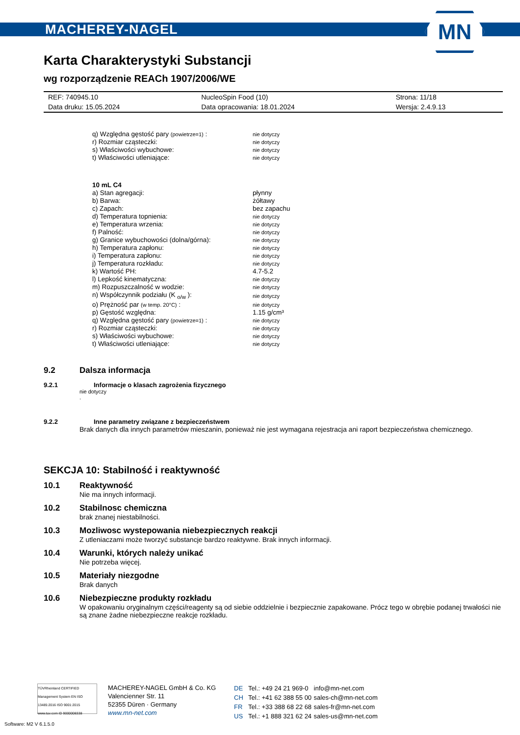MACHEREY-NAGEL
MN
Karta Charakterystyki Substancji
wg rozporządzenie REACh 1907/2006/WE
| REF: 740945.10 | NucleoSpin Food (10) | Strona: 11/18 |
| Data druku: 15.05.2024 | Data opracowania: 18.01.2024 | Wersja: 2.4.9.13 |
| q) Względna gęstość pary (powietrze=1) : | nie dotyczy |
| r) Rozmiar cząsteczki: | nie dotyczy |
| s) Właściwości wybuchowe: | nie dotyczy |
| t) Właściwości utleniające: | nie dotyczy |
| 10 mL C4 | |
| a) Stan agregacji: | płynny |
| b) Barwa: | żółtawy |
| c) Zapach: | bez zapachu |
| d) Temperatura topnienia: | nie dotyczy |
| e) Temperatura wrzenia: | nie dotyczy |
| f) Palność: | nie dotyczy |
| g) Granice wybuchowości (dolna/górna): | nie dotyczy |
| h) Temperatura zapłonu: | nie dotyczy |
| i) Temperatura zapłonu: | nie dotyczy |
| j) Temperatura rozkładu: | nie dotyczy |
| k) Wartość PH: | 4.7-5.2 |
| l) Lepkość kinematyczna: | nie dotyczy |
| m) Rozpuszczalność w wodzie: | nie dotyczy |
| n) Współczynnik podziału (K <sub>o/w</sub> ): | nie dotyczy |
| o) Prężność par (w temp. 20°C) : | nie dotyczy |
| p) Gęstość względna: | 1.15 g/cm³ |
| q) Względna gęstość pary (powietrze=1) : | nie dotyczy |
| r) Rozmiar cząsteczki: | nie dotyczy |
| s) Właściwości wybuchowe: | nie dotyczy |
| t) Właściwości utleniające: | nie dotyczy |
9.2 Dalsza informacja
9.2.1 Informacje o klasach zagrożenia fizycznego
nie dotyczy
.
9.2.2 Inne parametry związane z bezpieczeństwem
Brak danych dla innych parametrów mieszanin, ponieważ nie jest wymagana rejestracja ani raport bezpieczeństwa chemicznego.
SEKCJA 10: Stabilność i reaktywność
10.1 Reaktywność
Nie ma innych informacji.
10.2 Stabilnosc chemiczna
brak znanej niestabilności.
10.3 Mozliwosc wystepowania niebezpiecznych reakcji
Z utleniaczami może tworzyć substancje bardzo reaktywne. Brak innych informacji.
10.4 Warunki, których należy unikać
Nie potrzeba więcej.
10.5 Materiały niezgodne
Brak danych
10.6 Niebezpieczne produkty rozkładu
W opakowaniu oryginalnym części/reagenty są od siebie oddzielnie i bezpiecznie zapakowane. Prócz tego w obrębie podanej trwałości nie są znane żadne niebezpieczne reakcje rozkładu.
TÜVRheinland CERTIFIED
Management System EN ISO 13485:2016 ISO 9001:2015
www.tuv.com ID 9000008338
MACHEREY-NAGEL GmbH & Co. KG
Valencienner Str. 11
52355 Düren · Germany
www.mn-net.com
| DE | Tel.: +49 24 21 969-0 | info@mn-net.com |
| CH | Tel.: +41 62 388 55 00 | sales-ch@mn-net.com |
| FR | Tel.: +33 388 68 22 68 | sales-fr@mn-net.com |
| US | Tel.: +1 888 321 62 24 | sales-us@mn-net.com |
Software: M2 V 6.1.5.0